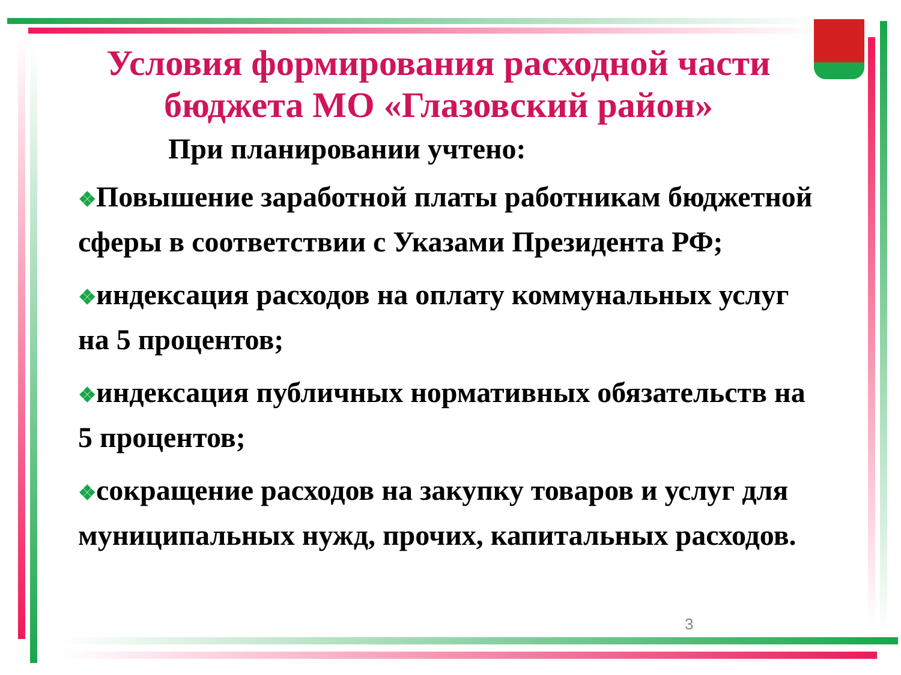Условия формирования расходной части бюджета МО «Глазовский район»
При планировании учтено:
❖Повышение заработной платы работникам бюджетной сферы в соответствии с Указами Президента РФ;
❖индексация расходов на оплату коммунальных услуг на 5 процентов;
❖индексация публичных нормативных обязательств на 5 процентов;
❖сокращение расходов на закупку товаров и услуг для муниципальных нужд, прочих, капитальных расходов.
3